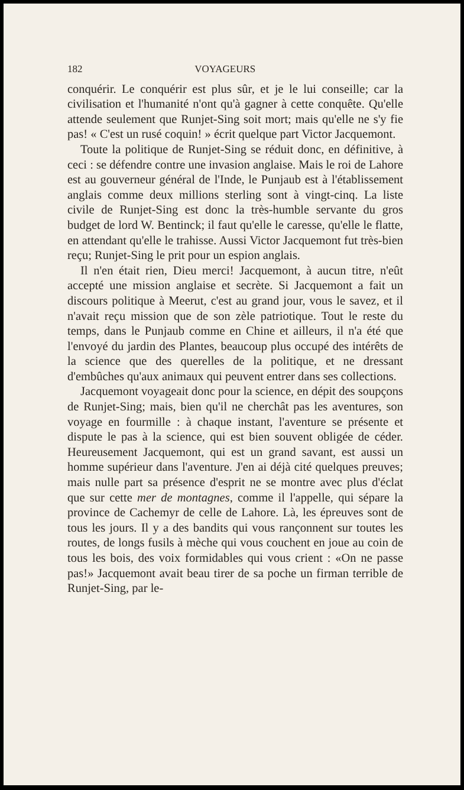182 VOYAGEURS
conquérir. Le conquérir est plus sûr, et je le lui conseille; car la civilisation et l'humanité n'ont qu'à gagner à cette conquête. Qu'elle attende seulement que Runjet-Sing soit mort; mais qu'elle ne s'y fie pas! « C'est un rusé coquin! » écrit quelque part Victor Jacquemont.
Toute la politique de Runjet-Sing se réduit donc, en définitive, à ceci : se défendre contre une invasion anglaise. Mais le roi de Lahore est au gouverneur général de l'Inde, le Punjaub est à l'établissement anglais comme deux millions sterling sont à vingt-cinq. La liste civile de Runjet-Sing est donc la très-humble servante du gros budget de lord W. Bentinck; il faut qu'elle le caresse, qu'elle le flatte, en attendant qu'elle le trahisse. Aussi Victor Jacquemont fut très-bien reçu; Runjet-Sing le prit pour un espion anglais.
Il n'en était rien, Dieu merci! Jacquemont, à aucun titre, n'eût accepté une mission anglaise et secrète. Si Jacquemont a fait un discours politique à Meerut, c'est au grand jour, vous le savez, et il n'avait reçu mission que de son zèle patriotique. Tout le reste du temps, dans le Punjaub comme en Chine et ailleurs, il n'a été que l'envoyé du jardin des Plantes, beaucoup plus occupé des intérêts de la science que des querelles de la politique, et ne dressant d'embûches qu'aux animaux qui peuvent entrer dans ses collections.
Jacquemont voyageait donc pour la science, en dépit des soupçons de Runjet-Sing; mais, bien qu'il ne cherchât pas les aventures, son voyage en fourmille : à chaque instant, l'aventure se présente et dispute le pas à la science, qui est bien souvent obligée de céder. Heureusement Jacquemont, qui est un grand savant, est aussi un homme supérieur dans l'aventure. J'en ai déjà cité quelques preuves; mais nulle part sa présence d'esprit ne se montre avec plus d'éclat que sur cette mer de montagnes, comme il l'appelle, qui sépare la province de Cachemyr de celle de Lahore. Là, les épreuves sont de tous les jours. Il y a des bandits qui vous rançonnent sur toutes les routes, de longs fusils à mèche qui vous couchent en joue au coin de tous les bois, des voix formidables qui vous crient : «On ne passe pas!» Jacquemont avait beau tirer de sa poche un firman terrible de Runjet-Sing, par le-